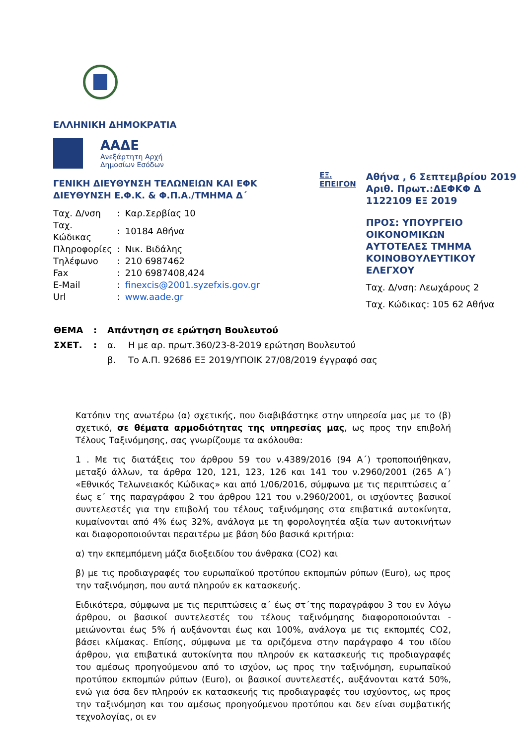ΕΛΛΗΝΙΚΗ ΔΗΜΟΚΡΑΤΙΑ
ΑΑΔΕ
Ανεξάρτητη Αρχή
Δημοσίων Εσόδων
ΓΕΝΙΚΗ ΔΙΕΥΘΥΝΣΗ ΤΕΛΩΝΕΙΩΝ ΚΑΙ ΕΦΚ
ΔΙΕΥΘΥΝΣΗ Ε.Φ.Κ. & Φ.Π.Α./ΤΜΗΜΑ Δ΄
| Ταχ. Δ/νση | : | Καρ.Σερβίας 10 |
| Ταχ. Κώδικας | : | 10184 Αθήνα |
| Πληροφορίες | : | Νικ. Βιδάλης |
| Τηλέφωνο | : | 210 6987462 |
| Fax | : | 210 6987408,424 |
| E-Mail | : | finexcis@2001.syzefxis.gov.gr |
| Url | : | www.aade.gr |
ΕΞ.
ΕΠΕΙΓΟΝ
Αθήνα , 6 Σεπτεμβρίου 2019
Αριθ. Πρωτ.:ΔΕΦΚΦ Δ 1122109 ΕΞ 2019
ΠΡΟΣ: ΥΠΟΥΡΓΕΙΟ ΟΙΚΟΝΟΜΙΚΩΝ
ΑΥΤΟΤΕΛΕΣ ΤΜΗΜΑ
ΚΟΙΝΟΒΟΥΛΕΥΤΙΚΟΥ ΕΛΕΓΧΟΥ
Ταχ. Δ/νση: Λεωχάρους 2
Ταχ. Κώδικας: 105 62 Αθήνα
| ΘΕΜΑ | : | Απάντηση σε ερώτηση Βουλευτού | |
| ΣΧΕΤ. | : | α. | Η με αρ. πρωτ.360/23-8-2019 ερώτηση Βουλευτού |
| | | β. | Το Α.Π. 92686 ΕΞ 2019/ΥΠΟΙΚ 27/08/2019 έγγραφό σας |
Κατόπιν της ανωτέρω (α) σχετικής, που διαβιβάστηκε στην υπηρεσία μας με το (β) σχετικό, σε θέματα αρμοδιότητας της υπηρεσίας μας, ως προς την επιβολή Τέλους Ταξινόμησης, σας γνωρίζουμε τα ακόλουθα:
1 . Με τις διατάξεις του άρθρου 59 του ν.4389/2016 (94 Α΄) τροποποιήθηκαν, μεταξύ άλλων, τα άρθρα 120, 121, 123, 126 και 141 του ν.2960/2001 (265 Α΄) «Εθνικός Τελωνειακός Κώδικας» και από 1/06/2016, σύμφωνα με τις περιπτώσεις α΄ έως ε΄ της παραγράφου 2 του άρθρου 121 του ν.2960/2001, οι ισχύοντες βασικοί συντελεστές για την επιβολή του τέλους ταξινόμησης στα επιβατικά αυτοκίνητα, κυμαίνονται από 4% έως 32%, ανάλογα με τη φορολογητέα αξία των αυτοκινήτων και διαφοροποιούνται περαιτέρω με βάση δύο βασικά κριτήρια:
α) την εκπεμπόμενη μάζα διοξειδίου του άνθρακα (CO2) και
β) με τις προδιαγραφές του ευρωπαϊκού προτύπου εκπομπών ρύπων (Euro), ως προς την ταξινόμηση, που αυτά πληρούν εκ κατασκευής.
Ειδικότερα, σύμφωνα με τις περιπτώσεις α΄ έως στ΄της παραγράφου 3 του εν λόγω άρθρου, οι βασικοί συντελεστές του τέλους ταξινόμησης διαφοροποιούνται - μειώνονται έως 5% ή αυξάνονται έως και 100%, ανάλογα με τις εκπομπές CO2, βάσει κλίμακας. Επίσης, σύμφωνα με τα οριζόμενα στην παράγραφο 4 του ιδίου άρθρου, για επιβατικά αυτοκίνητα που πληρούν εκ κατασκευής τις προδιαγραφές του αμέσως προηγούμενου από το ισχύον, ως προς την ταξινόμηση, ευρωπαϊκού προτύπου εκπομπών ρύπων (Euro), οι βασικοί συντελεστές, αυξάνονται κατά 50%, ενώ για όσα δεν πληρούν εκ κατασκευής τις προδιαγραφές του ισχύοντος, ως προς την ταξινόμηση και του αμέσως προηγούμενου προτύπου και δεν είναι συμβατικής τεχνολογίας, οι εν